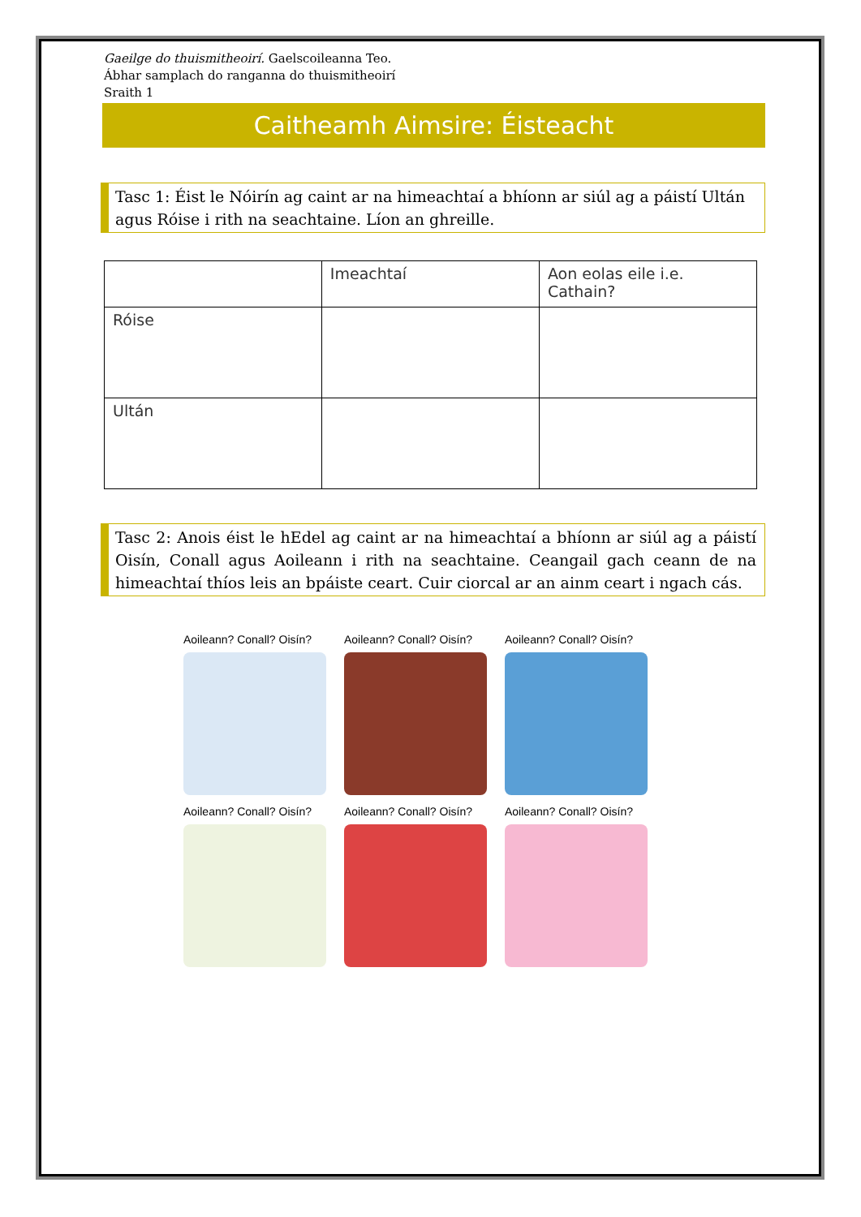Gaeilge do thuismitheoirí. Gaelscoileanna Teo.
Ábhar samplach do ranganna do thuismitheoirí
Sraith 1
Caitheamh Aimsire: Éisteacht
Tasc 1: Éist le Nóirín ag caint ar na himeachtaí a bhíonn ar siúl ag a páistí Ultán agus Róise i rith na seachtaine. Líon an ghreille.
| | Imeachtaí | Aon eolas eile i.e. Cathain? |
| Róise | | |
| Ultán | | |
Tasc 2: Anois éist le hEdel ag caint ar na himeachtaí a bhíonn ar siúl ag a páistí Oisín, Conall agus Aoileann i rith na seachtaine. Ceangail gach ceann de na himeachtaí thíos leis an bpáiste ceart. Cuir ciorcal ar an ainm ceart i ngach cás.
Aoileann? Conall? Oisín?
Aoileann? Conall? Oisín?
Aoileann? Conall? Oisín?
Aoileann? Conall? Oisín?
Aoileann? Conall? Oisín?
Aoileann? Conall? Oisín?